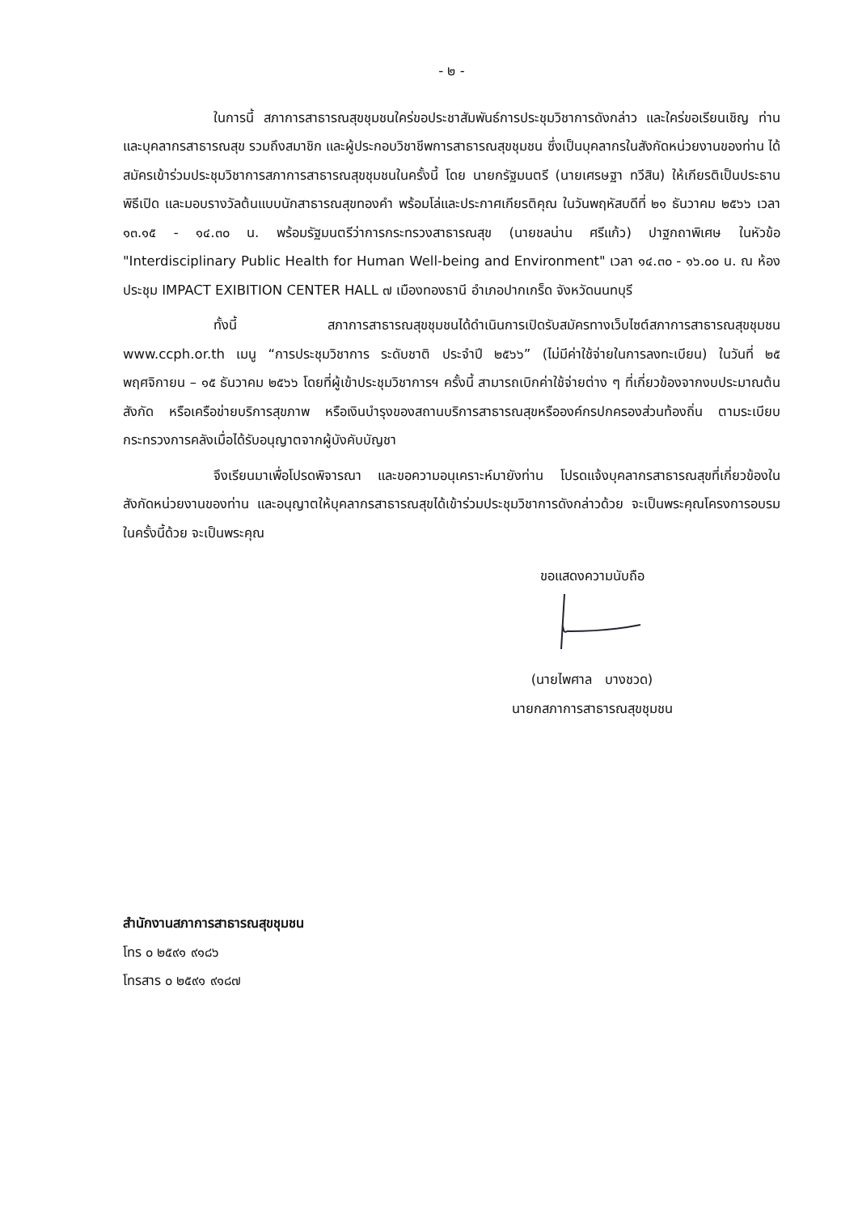- ๒ -
ในการนี้ สภาการสาธารณสุขชุมชนใคร่ขอประชาสัมพันธ์การประชุมวิชาการดังกล่าว และใคร่ขอเรียนเชิญ ท่าน และบุคลากรสาธารณสุข รวมถึงสมาชิก และผู้ประกอบวิชาชีพการสาธารณสุขชุมชน ซึ่งเป็นบุคลากรในสังกัดหน่วยงานของท่าน ได้สมัครเข้าร่วมประชุมวิชาการสภาการสาธารณสุขชุมชนในครั้งนี้ โดย นายกรัฐมนตรี (นายเศรษฐา ทวีสิน) ให้เกียรติเป็นประธานพิธีเปิด และมอบรางวัลต้นแบบนักสาธารณสุขทองคำ พร้อมโล่และประกาศเกียรติคุณ ในวันพฤหัสบดีที่ ๒๑ ธันวาคม ๒๕๖๖ เวลา ๑๓.๑๕ - ๑๔.๓๐ น. พร้อมรัฐมนตรีว่าการกระทรวงสาธารณสุข (นายชลน่าน ศรีแก้ว) ปาฐกถาพิเศษ ในหัวข้อ "Interdisciplinary Public Health for Human Well-being and Environment" เวลา ๑๔.๓๐ - ๑๖.๐๐ น. ณ ห้องประชุม IMPACT EXIBITION CENTER HALL ๗ เมืองทองธานี อำเภอปากเกร็ด จังหวัดนนทบุรี
ทั้งนี้ สภาการสาธารณสุขชุมชนได้ดำเนินการเปิดรับสมัครทางเว็บไซต์สภาการสาธารณสุขชุมชน www.ccph.or.th เมนู “การประชุมวิชาการ ระดับชาติ ประจำปี ๒๕๖๖” (ไม่มีค่าใช้จ่ายในการลงทะเบียน) ในวันที่ ๒๕ พฤศจิกายน – ๑๕ ธันวาคม ๒๕๖๖ โดยที่ผู้เข้าประชุมวิชาการฯ ครั้งนี้ สามารถเบิกค่าใช้จ่ายต่าง ๆ ที่เกี่ยวข้องจากงบประมาณต้นสังกัด หรือเครือข่ายบริการสุขภาพ หรือเงินบำรุงของสถานบริการสาธารณสุขหรือองค์กรปกครองส่วนท้องถิ่น ตามระเบียบกระทรวงการคลังเมื่อได้รับอนุญาตจากผู้บังคับบัญชา
จึงเรียนมาเพื่อโปรดพิจารณา และขอความอนุเคราะห์มายังท่าน โปรดแจ้งบุคลากรสาธารณสุขที่เกี่ยวข้องในสังกัดหน่วยงานของท่าน และอนุญาตให้บุคลากรสาธารณสุขได้เข้าร่วมประชุมวิชาการดังกล่าวด้วย จะเป็นพระคุณโครงการอบรมในครั้งนี้ด้วย จะเป็นพระคุณ
ขอแสดงความนับถือ
(นายไพศาล บางชวด)
นายกสภาการสาธารณสุขชุมชน
สำนักงานสภาการสาธารณสุขชุมชน
โทร ๐ ๒๕๙๑ ๙๑๘๖
โทรสาร ๐ ๒๕๙๑ ๙๑๘๗